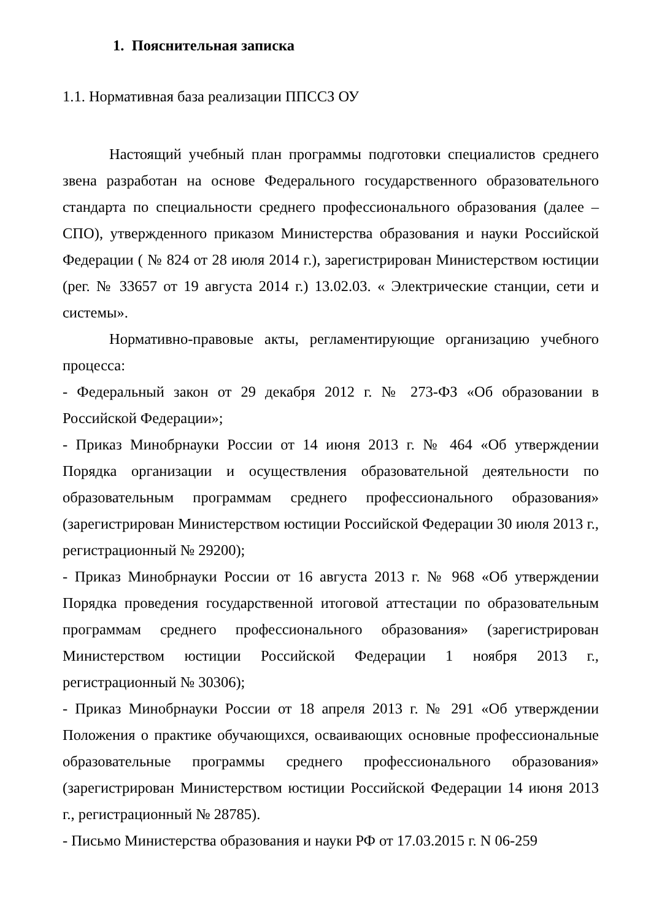1. Пояснительная записка
1.1. Нормативная база реализации ППССЗ ОУ
Настоящий учебный план программы подготовки специалистов среднего звена разработан на основе Федерального государственного образовательного стандарта по специальности среднего профессионального образования (далее – СПО), утвержденного приказом Министерства образования и науки Российской Федерации ( № 824 от 28 июля 2014 г.), зарегистрирован Министерством юстиции (рег. № 33657 от 19 августа 2014 г.) 13.02.03. « Электрические станции, сети и системы».
Нормативно-правовые акты, регламентирующие организацию учебного процесса:
- Федеральный закон от 29 декабря 2012 г. № 273-ФЗ «Об образовании в Российской Федерации»;
- Приказ Минобрнауки России от 14 июня 2013 г. № 464 «Об утверждении Порядка организации и осуществления образовательной деятельности по образовательным программам среднего профессионального образования» (зарегистрирован Министерством юстиции Российской Федерации 30 июля 2013 г., регистрационный № 29200);
- Приказ Минобрнауки России от 16 августа 2013 г. № 968 «Об утверждении Порядка проведения государственной итоговой аттестации по образовательным программам среднего профессионального образования» (зарегистрирован Министерством юстиции Российской Федерации 1 ноября 2013 г., регистрационный № 30306);
- Приказ Минобрнауки России от 18 апреля 2013 г. № 291 «Об утверждении Положения о практике обучающихся, осваивающих основные профессиональные образовательные программы среднего профессионального образования» (зарегистрирован Министерством юстиции Российской Федерации 14 июня 2013 г., регистрационный № 28785).
- Письмо Министерства образования и науки РФ от 17.03.2015 г. N 06-259